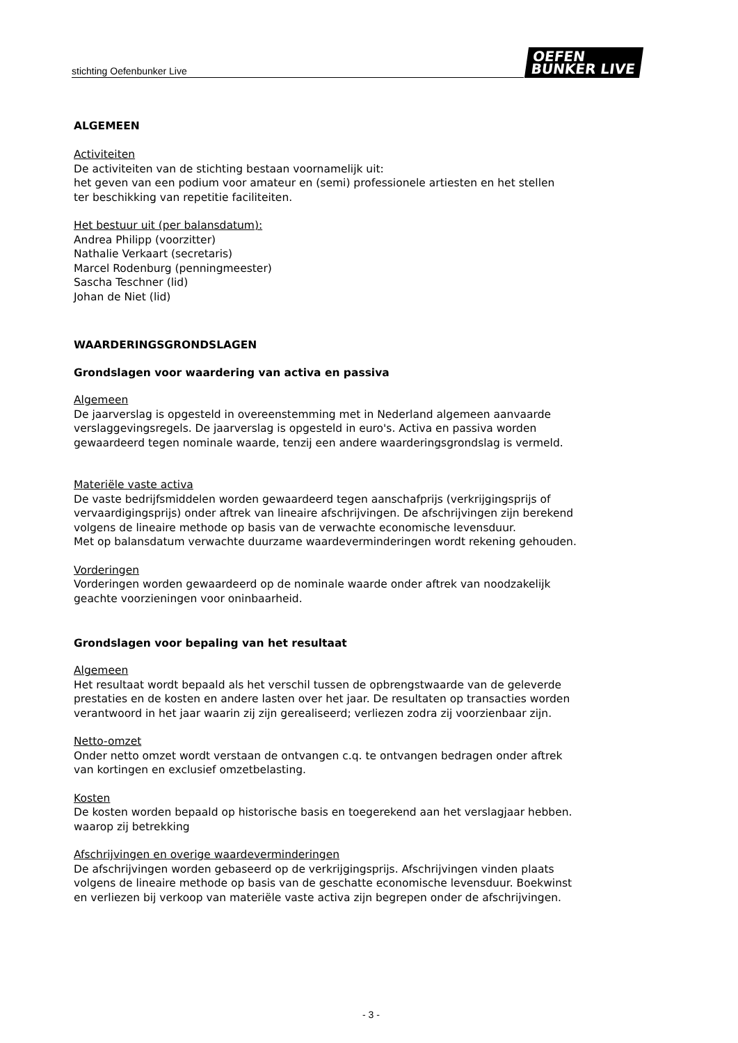stichting Oefenbunker Live
OEFEN
BUNKER LIVE
ALGEMEEN
Activiteiten
De activiteiten van de stichting bestaan voornamelijk uit:
het geven van een podium voor amateur en (semi) professionele artiesten en het stellen
ter beschikking van repetitie faciliteiten.
Het bestuur uit (per balansdatum):
Andrea Philipp (voorzitter)
Nathalie Verkaart (secretaris)
Marcel Rodenburg (penningmeester)
Sascha Teschner (lid)
Johan de Niet (lid)
WAARDERINGSGRONDSLAGEN
Grondslagen voor waardering van activa en passiva
Algemeen
De jaarverslag is opgesteld in overeenstemming met in Nederland algemeen aanvaarde
verslaggevingsregels. De jaarverslag is opgesteld in euro's. Activa en passiva worden
gewaardeerd tegen nominale waarde, tenzij een andere waarderingsgrondslag is vermeld.
Materiële vaste activa
De vaste bedrijfsmiddelen worden gewaardeerd tegen aanschafprijs (verkrijgingsprijs of
vervaardigingsprijs) onder aftrek van lineaire afschrijvingen. De afschrijvingen zijn berekend
volgens de lineaire methode op basis van de verwachte economische levensduur.
Met op balansdatum verwachte duurzame waardeverminderingen wordt rekening gehouden.
Vorderingen
Vorderingen worden gewaardeerd op de nominale waarde onder aftrek van noodzakelijk
geachte voorzieningen voor oninbaarheid.
Grondslagen voor bepaling van het resultaat
Algemeen
Het resultaat wordt bepaald als het verschil tussen de opbrengstwaarde van de geleverde
prestaties en de kosten en andere lasten over het jaar. De resultaten op transacties worden
verantwoord in het jaar waarin zij zijn gerealiseerd; verliezen zodra zij voorzienbaar zijn.
Netto-omzet
Onder netto omzet wordt verstaan de ontvangen c.q. te ontvangen bedragen onder aftrek
van kortingen en exclusief omzetbelasting.
Kosten
De kosten worden bepaald op historische basis en toegerekend aan het verslagjaar hebben.
waarop zij betrekking
Afschrijvingen en overige waardeverminderingen
De afschrijvingen worden gebaseerd op de verkrijgingsprijs. Afschrijvingen vinden plaats
volgens de lineaire methode op basis van de geschatte economische levensduur. Boekwinst
en verliezen bij verkoop van materiële vaste activa zijn begrepen onder de afschrijvingen.
- 3 -